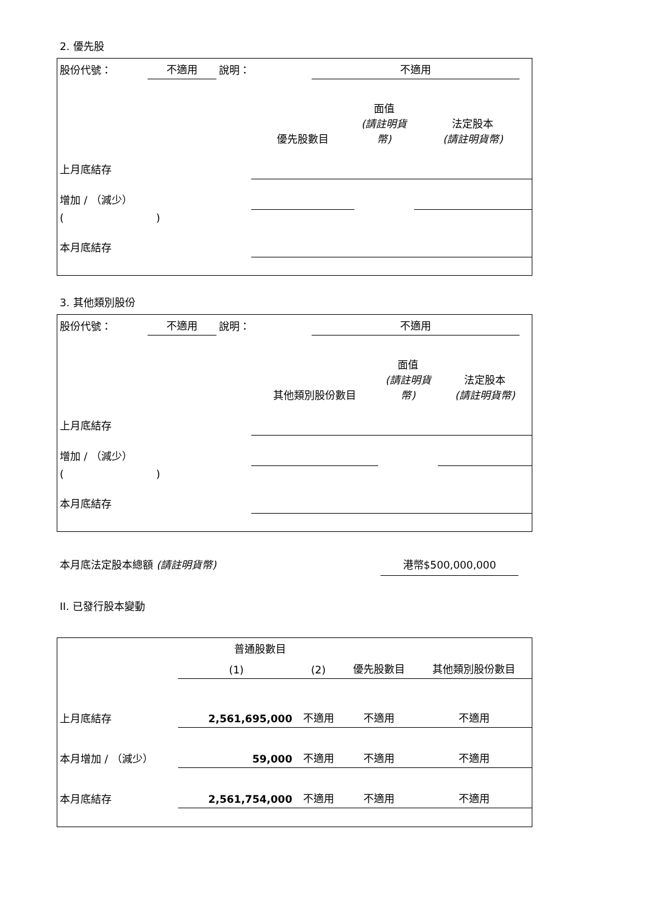2. 優先股
| 股份代號： | 不適用 | 說明： | | 不適用 | |
| | 優先股數目 | 面值 (請註明貨幣) | 法定股本 (請註明貨幣) |
| 上月底結存 | | | |
| 增加 / （減少） | | | |
| ( ) | | | |
| 本月底結存 | | | |
3. 其他類別股份
| 股份代號： | 不適用 | 說明： | | 不適用 | |
| | 其他類別股份數目 | 面值 (請註明貨幣) | 法定股本 (請註明貨幣) |
| 上月底結存 | | | |
| 增加 / （減少） | | | |
| ( ) | | | |
| 本月底結存 | | | |
本月底法定股本總額 (請註明貨幣) 港幣$500,000,000
II. 已發行股本變動
| | 普通股數目 | | | 其他類別股份數目 |
| --- | --- | --- | --- | --- |
| | (1) | (2) | 優先股數目 | |
| 上月底結存 | 2,561,695,000 | 不適用 | 不適用 | 不適用 |
| 本月增加 / （減少） | 59,000 | 不適用 | 不適用 | 不適用 |
| 本月底結存 | 2,561,754,000 | 不適用 | 不適用 | 不適用 |